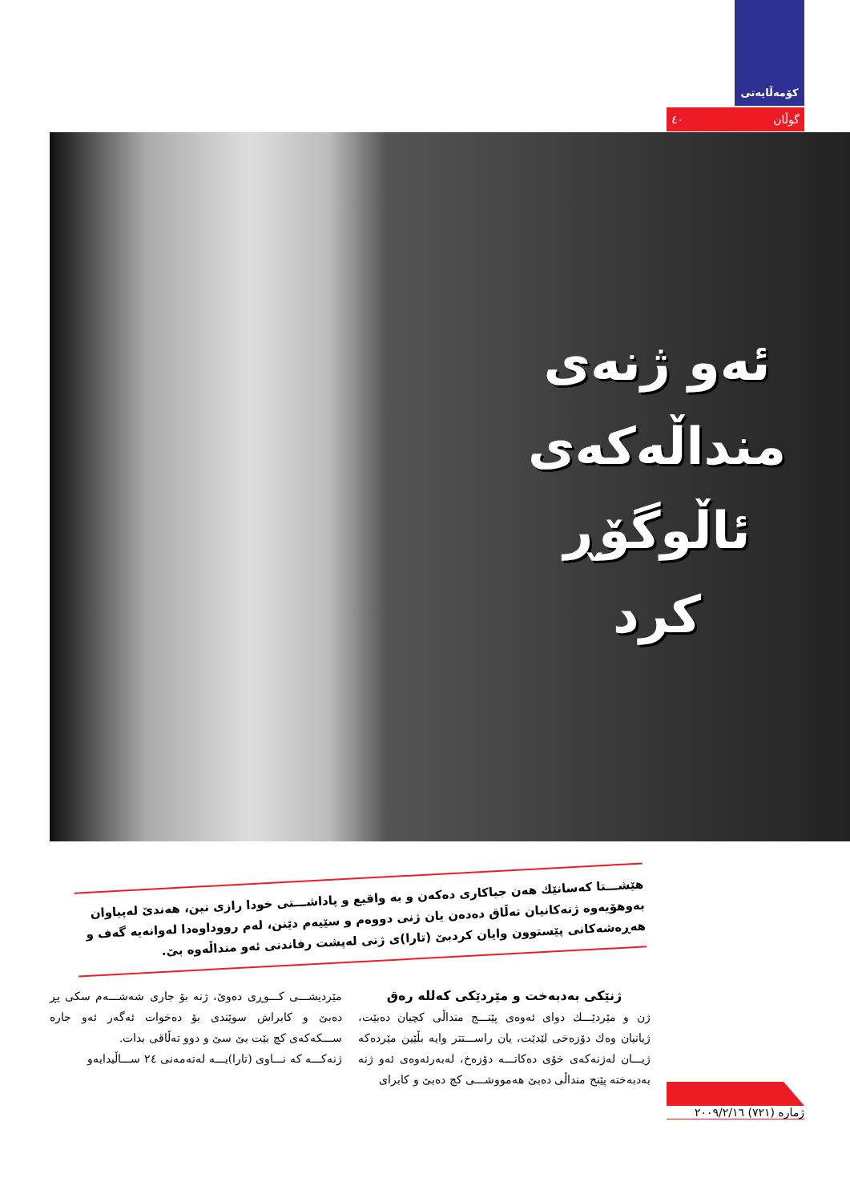کۆمەڵایەتی
گوڵان ٤٠
ئەو ژنەی
منداڵەکەی
ئاڵوگۆڕ کرد
هێشـــتا کەسانێك هەن جیاکاری دەکەن و بە واقیع و پاداشـــتی خودا رازی نین، هەندێ لەپیاوان بەوهۆیەوە ژنەکانیان تەڵاق دەدەن یان ژنی دووەم و سێیەم دێنن، لەم رووداوەدا لەوانەیە گەف و هەڕەشەکانی پێستوون وایان کردبێ (تارا)ی ژنی لەپشت رفاندنی ئەو منداڵەوە بێ.
ژنێکی بەدبەخت و مێردێکی کەللە رەق
ژن و مێردێـــك دوای ئەوەی پێنـــج منداڵی کچیان دەبێت، ژیانیان وەك دۆزەخی لێدێت، یان راســـتتر وایە بڵێین مێردەکە ژیـــان لەژنەکەی خۆی دەکاتـــە دۆزەخ، لەبەرئەوەی ئەو ژنە بەدبەختە پێنج منداڵی دەبێ هەمووشـــی کچ دەبێ و کابرای
مێردیشـــی کـــوڕی دەوێ، ژنە بۆ جاری شەشـــەم سکی پڕ دەبێ و کابراش سوێندی بۆ دەخوات ئەگەر ئەو جارە ســـکەکەی کچ بێت بێ سێ و دوو تەڵاقی بدات.
ژنەکـــە کە نـــاوی (تارا)یـــە لەتەمەنی ٢٤ ســـاڵیدایەو
ژمارە (٧٢١) ٢٠٠٩/٢/١٦